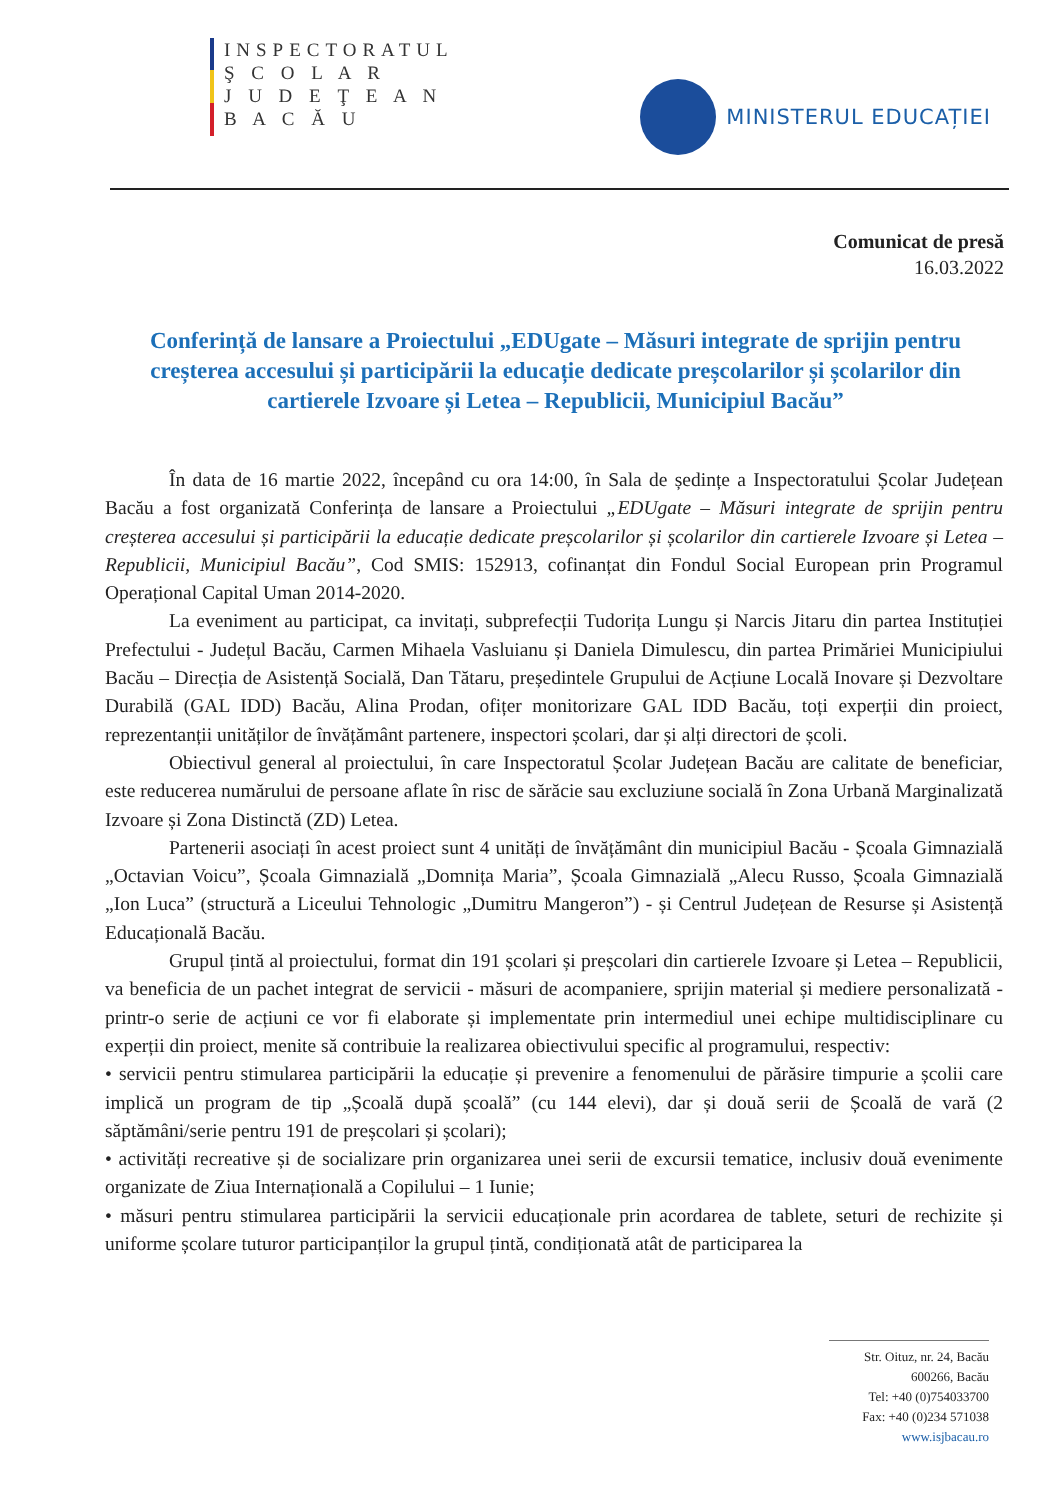INSPECTORATUL
Ş C O L A R
J U D E Ţ E A N
B A C Ă U
MINISTERUL EDUCAȚIEI
Comunicat de presă
16.03.2022
Conferință de lansare a Proiectului „EDUgate – Măsuri integrate de sprijin pentru creșterea accesului și participării la educație dedicate preșcolarilor și școlarilor din cartierele Izvoare și Letea – Republicii, Municipiul Bacău”
În data de 16 martie 2022, începând cu ora 14:00, în Sala de ședințe a Inspectoratului Școlar Județean Bacău a fost organizată Conferința de lansare a Proiectului „EDUgate – Măsuri integrate de sprijin pentru creșterea accesului și participării la educație dedicate preșcolarilor și școlarilor din cartierele Izvoare și Letea – Republicii, Municipiul Bacău”, Cod SMIS: 152913, cofinanțat din Fondul Social European prin Programul Operațional Capital Uman 2014-2020.
La eveniment au participat, ca invitați, subprefecții Tudorița Lungu și Narcis Jitaru din partea Instituției Prefectului - Județul Bacău, Carmen Mihaela Vasluianu și Daniela Dimulescu, din partea Primăriei Municipiului Bacău – Direcția de Asistență Socială, Dan Tătaru, președintele Grupului de Acțiune Locală Inovare și Dezvoltare Durabilă (GAL IDD) Bacău, Alina Prodan, ofițer monitorizare GAL IDD Bacău, toți experții din proiect, reprezentanții unităților de învățământ partenere, inspectori școlari, dar și alți directori de școli.
Obiectivul general al proiectului, în care Inspectoratul Școlar Județean Bacău are calitate de beneficiar, este reducerea numărului de persoane aflate în risc de sărăcie sau excluziune socială în Zona Urbană Marginalizată Izvoare și Zona Distinctă (ZD) Letea.
Partenerii asociați în acest proiect sunt 4 unități de învățământ din municipiul Bacău - Școala Gimnazială „Octavian Voicu”, Școala Gimnazială „Domnița Maria”, Școala Gimnazială „Alecu Russo, Școala Gimnazială „Ion Luca” (structură a Liceului Tehnologic „Dumitru Mangeron”) - și Centrul Județean de Resurse și Asistență Educațională Bacău.
Grupul țintă al proiectului, format din 191 școlari și preșcolari din cartierele Izvoare și Letea – Republicii, va beneficia de un pachet integrat de servicii - măsuri de acompaniere, sprijin material și mediere personalizată - printr-o serie de acțiuni ce vor fi elaborate și implementate prin intermediul unei echipe multidisciplinare cu experții din proiect, menite să contribuie la realizarea obiectivului specific al programului, respectiv:
• servicii pentru stimularea participării la educație și prevenire a fenomenului de părăsire timpurie a școlii care implică un program de tip „Școală după școală” (cu 144 elevi), dar și două serii de Școală de vară (2 săptămâni/serie pentru 191 de preșcolari și școlari);
• activități recreative și de socializare prin organizarea unei serii de excursii tematice, inclusiv două evenimente organizate de Ziua Internațională a Copilului – 1 Iunie;
• măsuri pentru stimularea participării la servicii educaționale prin acordarea de tablete, seturi de rechizite și uniforme școlare tuturor participanților la grupul țintă, condiționată atât de participarea la
Str. Oituz, nr. 24, Bacău
600266, Bacău
Tel: +40 (0)754033700
Fax: +40 (0)234 571038
www.isjbacau.ro